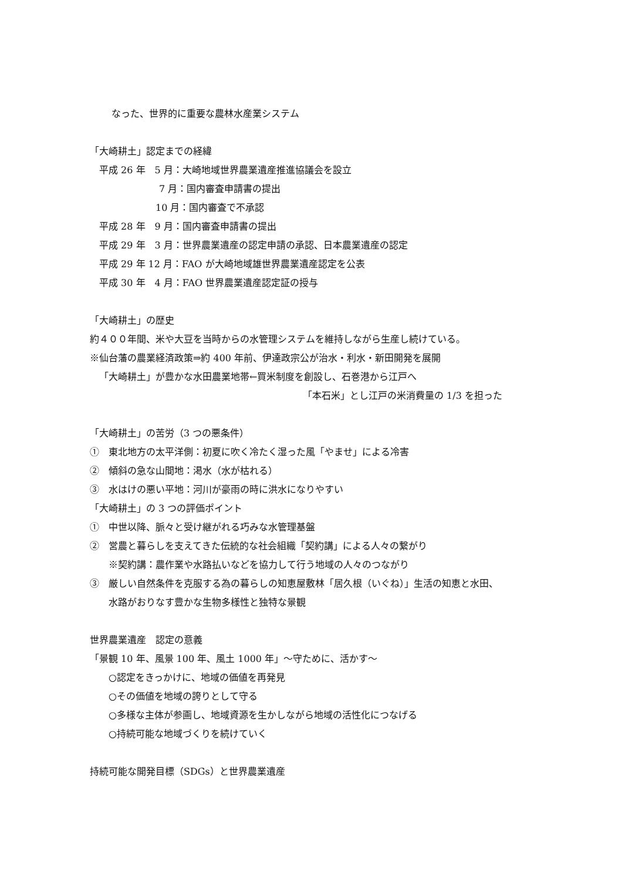なった、世界的に重要な農林水産業システム
「大崎耕土」認定までの経緯
平成 26 年　5 月：大崎地域世界農業遺産推進協議会を設立
7 月：国内審査申請書の提出
10 月：国内審査で不承認
平成 28 年　9 月：国内審査申請書の提出
平成 29 年　3 月：世界農業遺産の認定申請の承認、日本農業遺産の認定
平成 29 年 12 月：FAO が大崎地域雄世界農業遺産認定を公表
平成 30 年　4 月：FAO 世界農業遺産認定証の授与
「大崎耕土」の歴史
約４００年間、米や大豆を当時からの水管理システムを維持しながら生産し続けている。
※仙台藩の農業経済政策⇒約 400 年前、伊達政宗公が治水・利水・新田開発を展開
「大崎耕土」が豊かな水田農業地帯←買米制度を創設し、石巻港から江戸へ
「本石米」とし江戸の米消費量の 1/3 を担った
「大崎耕土」の苦労（3 つの悪条件）
①　東北地方の太平洋側：初夏に吹く冷たく湿った風「やませ」による冷害
②　傾斜の急な山間地：渇水（水が枯れる）
③　水はけの悪い平地：河川が豪雨の時に洪水になりやすい
「大崎耕土」の 3 つの評価ポイント
①　中世以降、脈々と受け継がれる巧みな水管理基盤
②　営農と暮らしを支えてきた伝統的な社会組織「契約講」による人々の繋がり
※契約講：農作業や水路払いなどを協力して行う地域の人々のつながり
③　厳しい自然条件を克服する為の暮らしの知恵屋敷林「居久根（いぐね）」生活の知恵と水田、
水路がおりなす豊かな生物多様性と独特な景観
世界農業遺産　認定の意義
「景観 10 年、風景 100 年、風土 1000 年」～守ために、活かす～
○認定をきっかけに、地域の価値を再発見
○その価値を地域の誇りとして守る
○多様な主体が参画し、地域資源を生かしながら地域の活性化につなげる
○持続可能な地域づくりを続けていく
持続可能な開発目標（SDGs）と世界農業遺産